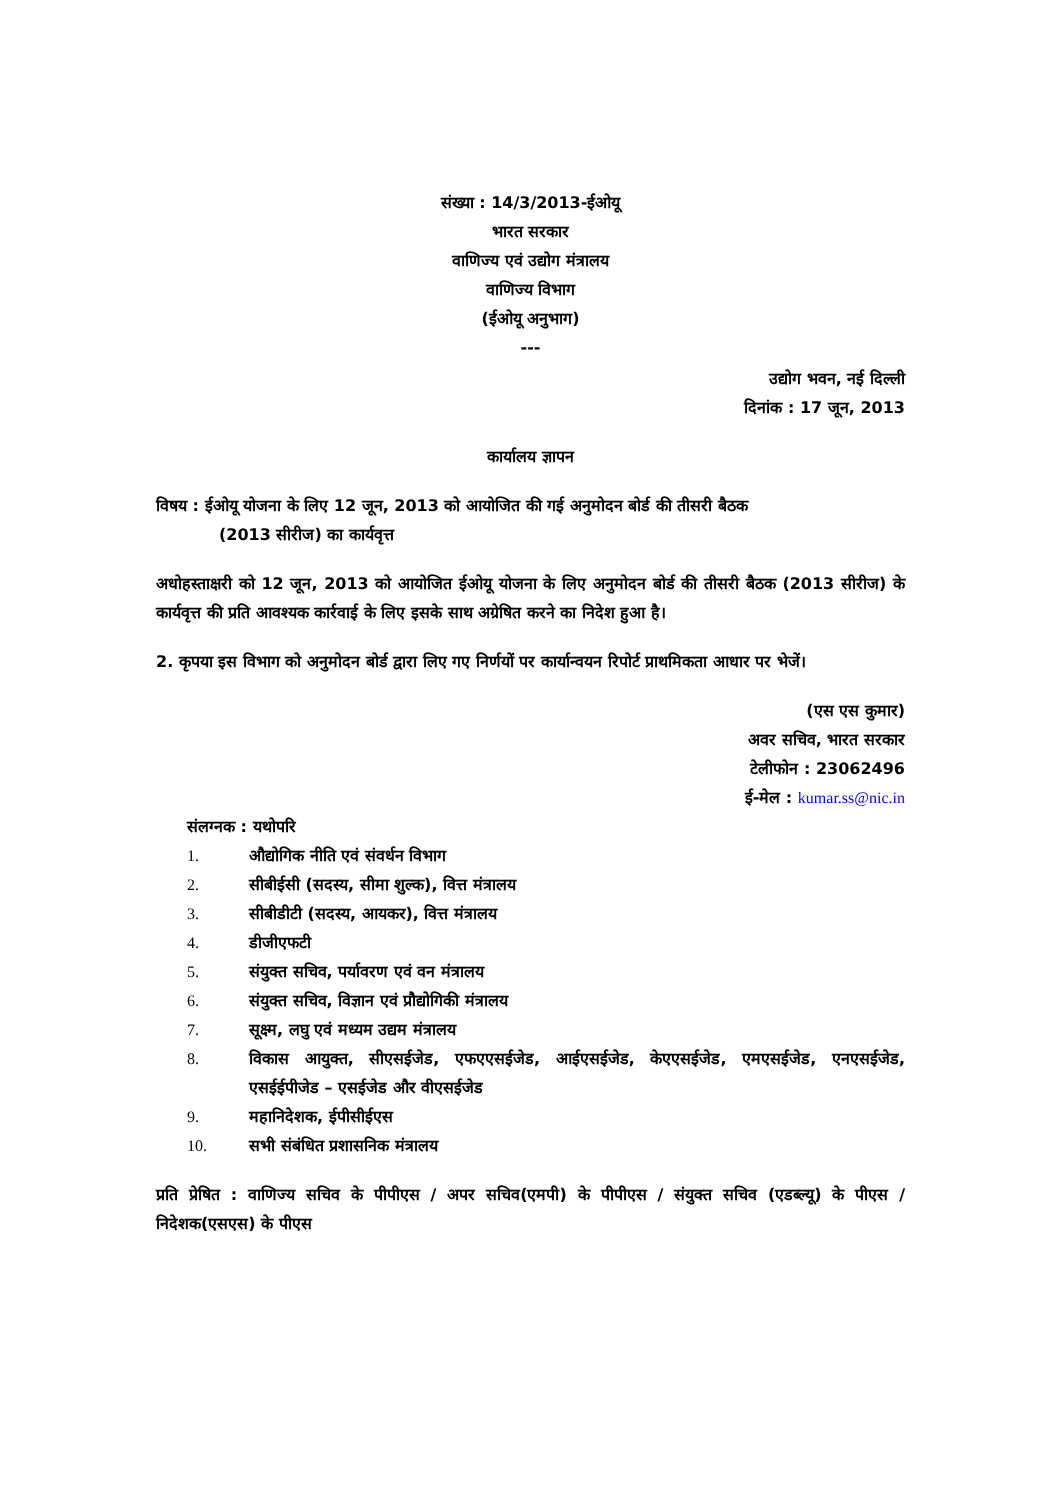संख्या : 14/3/2013-ईओयू
भारत सरकार
वाणिज्य एवं उद्योग मंत्रालय
वाणिज्य विभाग
(ईओयू अनुभाग)
---
उद्योग भवन, नई दिल्ली
दिनांक : 17 जून, 2013
कार्यालय ज्ञापन
विषय : ईओयू योजना के लिए 12 जून, 2013 को आयोजित की गई अनुमोदन बोर्ड की तीसरी बैठक
(2013 सीरीज) का कार्यवृत्त
अधोहस्ताक्षरी को 12 जून, 2013 को आयोजित ईओयू योजना के लिए अनुमोदन बोर्ड की तीसरी बैठक (2013 सीरीज) के कार्यवृत्त की प्रति आवश्यक कार्रवाई के लिए इसके साथ अग्रेषित करने का निदेश हुआ है।
2. कृपया इस विभाग को अनुमोदन बोर्ड द्वारा लिए गए निर्णयों पर कार्यान्वयन रिपोर्ट प्राथमिकता आधार पर भेजें।
(एस एस कुमार)
अवर सचिव, भारत सरकार
टेलीफोन : 23062496
ई-मेल : kumar.ss@nic.in
संलग्नक : यथोपरि
1. औद्योगिक नीति एवं संवर्धन विभाग
2. सीबीईसी (सदस्य, सीमा शुल्क), वित्त मंत्रालय
3. सीबीडीटी (सदस्य, आयकर), वित्त मंत्रालय
4. डीजीएफटी
5. संयुक्त सचिव, पर्यावरण एवं वन मंत्रालय
6. संयुक्त सचिव, विज्ञान एवं प्रौद्योगिकी मंत्रालय
7. सूक्ष्म, लघु एवं मध्यम उद्यम मंत्रालय
8. विकास आयुक्त, सीएसईजेड, एफएएसईजेड, आईएसईजेड, केएएसईजेड, एमएसईजेड, एनएसईजेड, एसईईपीजेड – एसईजेड और वीएसईजेड
9. महानिदेशक, ईपीसीईएस
10. सभी संबंधित प्रशासनिक मंत्रालय
प्रति प्रेषित : वाणिज्य सचिव के पीपीएस / अपर सचिव(एमपी) के पीपीएस / संयुक्त सचिव (एडब्ल्यू) के पीएस / निदेशक(एसएस) के पीएस